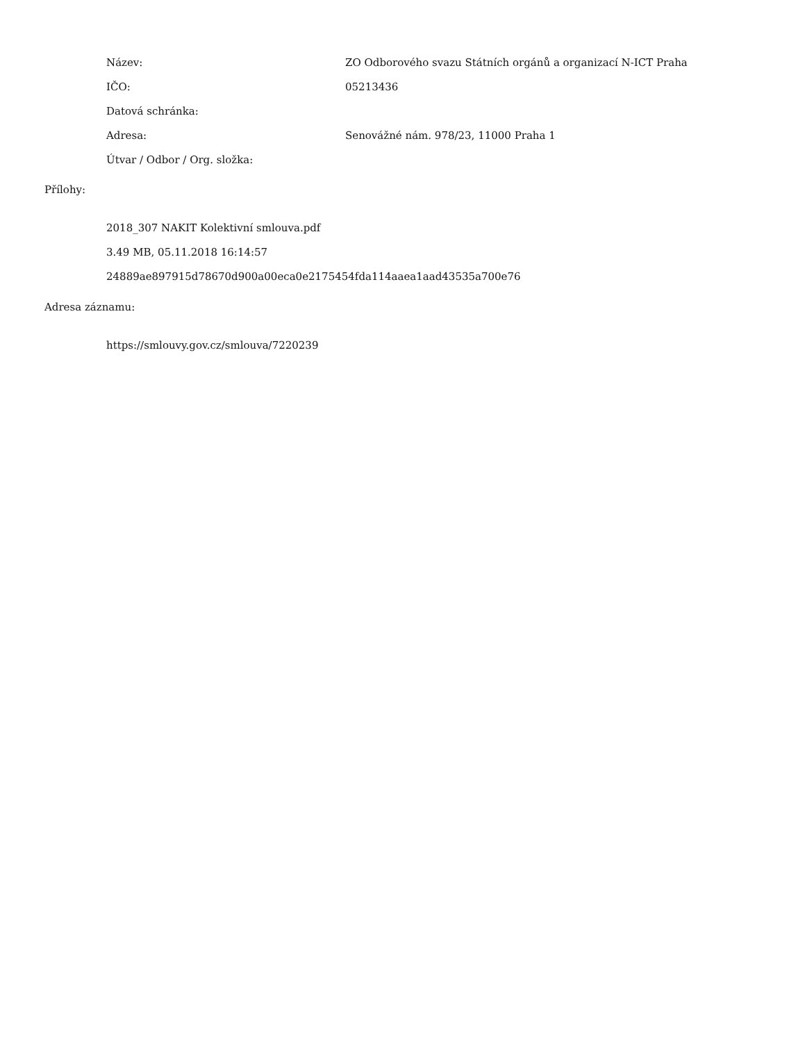| Název: | ZO Odborového svazu Státních orgánů a organizací N-ICT Praha |
| IČO: | 05213436 |
| Datová schránka: | |
| Adresa: | Senovážné nám. 978/23, 11000 Praha 1 |
| Útvar / Odbor / Org. složka: | |
Přílohy:
2018_307 NAKIT Kolektivní smlouva.pdf
3.49 MB, 05.11.2018 16:14:57
24889ae897915d78670d900a00eca0e2175454fda114aaea1aad43535a700e76
Adresa záznamu:
https://smlouvy.gov.cz/smlouva/7220239